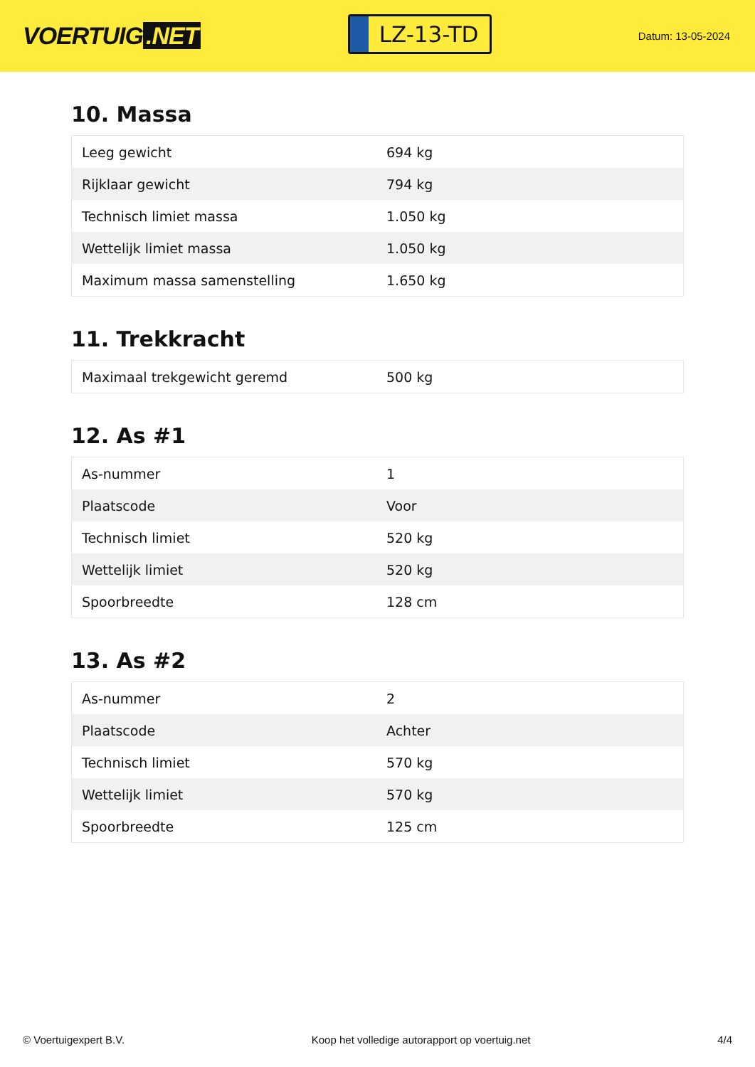VOERTUIG.NET
LZ-13-TD
Datum: 13-05-2024
10. Massa
| Leeg gewicht | 694 kg |
| Rijklaar gewicht | 794 kg |
| Technisch limiet massa | 1.050 kg |
| Wettelijk limiet massa | 1.050 kg |
| Maximum massa samenstelling | 1.650 kg |
11. Trekkracht
| Maximaal trekgewicht geremd | 500 kg |
12. As #1
| As-nummer | 1 |
| Plaatscode | Voor |
| Technisch limiet | 520 kg |
| Wettelijk limiet | 520 kg |
| Spoorbreedte | 128 cm |
13. As #2
| As-nummer | 2 |
| Plaatscode | Achter |
| Technisch limiet | 570 kg |
| Wettelijk limiet | 570 kg |
| Spoorbreedte | 125 cm |
© Voertuigexpert B.V. Koop het volledige autorapport op voertuig.net 4/4